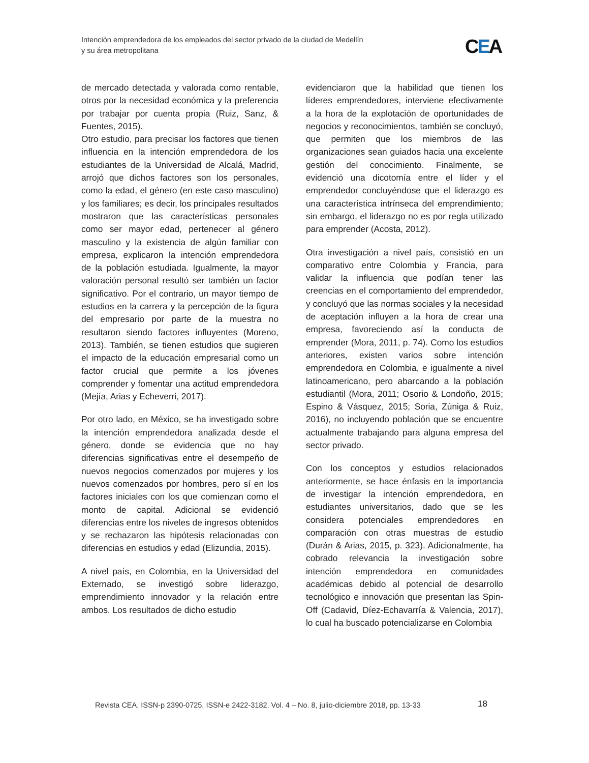Intención emprendedora de los empleados del sector privado de la ciudad de Medellín
y su área metropolitana
CEA
de mercado detectada y valorada como rentable, otros por la necesidad económica y la preferencia por trabajar por cuenta propia (Ruiz, Sanz, & Fuentes, 2015).
Otro estudio, para precisar los factores que tienen influencia en la intención emprendedora de los estudiantes de la Universidad de Alcalá, Madrid, arrojó que dichos factores son los personales, como la edad, el género (en este caso masculino) y los familiares; es decir, los principales resultados mostraron que las características personales como ser mayor edad, pertenecer al género masculino y la existencia de algún familiar con empresa, explicaron la intención emprendedora de la población estudiada. Igualmente, la mayor valoración personal resultó ser también un factor significativo. Por el contrario, un mayor tiempo de estudios en la carrera y la percepción de la figura del empresario por parte de la muestra no resultaron siendo factores influyentes (Moreno, 2013). También, se tienen estudios que sugieren el impacto de la educación empresarial como un factor crucial que permite a los jóvenes comprender y fomentar una actitud emprendedora (Mejía, Arias y Echeverri, 2017).
Por otro lado, en México, se ha investigado sobre la intención emprendedora analizada desde el género, donde se evidencia que no hay diferencias significativas entre el desempeño de nuevos negocios comenzados por mujeres y los nuevos comenzados por hombres, pero sí en los factores iniciales con los que comienzan como el monto de capital. Adicional se evidenció diferencias entre los niveles de ingresos obtenidos y se rechazaron las hipótesis relacionadas con diferencias en estudios y edad (Elizundia, 2015).
A nivel país, en Colombia, en la Universidad del Externado, se investigó sobre liderazgo, emprendimiento innovador y la relación entre ambos. Los resultados de dicho estudio
evidenciaron que la habilidad que tienen los líderes emprendedores, interviene efectivamente a la hora de la explotación de oportunidades de negocios y reconocimientos, también se concluyó, que permiten que los miembros de las organizaciones sean guiados hacia una excelente gestión del conocimiento. Finalmente, se evidenció una dicotomía entre el líder y el emprendedor concluyéndose que el liderazgo es una característica intrínseca del emprendimiento; sin embargo, el liderazgo no es por regla utilizado para emprender (Acosta, 2012).
Otra investigación a nivel país, consistió en un comparativo entre Colombia y Francia, para validar la influencia que podían tener las creencias en el comportamiento del emprendedor, y concluyó que las normas sociales y la necesidad de aceptación influyen a la hora de crear una empresa, favoreciendo así la conducta de emprender (Mora, 2011, p. 74). Como los estudios anteriores, existen varios sobre intención emprendedora en Colombia, e igualmente a nivel latinoamericano, pero abarcando a la población estudiantil (Mora, 2011; Osorio & Londoño, 2015; Espino & Vásquez, 2015; Soria, Zúniga & Ruiz, 2016), no incluyendo población que se encuentre actualmente trabajando para alguna empresa del sector privado.
Con los conceptos y estudios relacionados anteriormente, se hace énfasis en la importancia de investigar la intención emprendedora, en estudiantes universitarios, dado que se les considera potenciales emprendedores en comparación con otras muestras de estudio (Durán & Arias, 2015, p. 323). Adicionalmente, ha cobrado relevancia la investigación sobre intención emprendedora en comunidades académicas debido al potencial de desarrollo tecnológico e innovación que presentan las Spin-Off (Cadavid, Díez-Echavarría & Valencia, 2017), lo cual ha buscado potencializarse en Colombia
Revista CEA, ISSN-p 2390-0725, ISSN-e 2422-3182, Vol. 4 – No. 8, julio-diciembre 2018, pp. 13-33
18